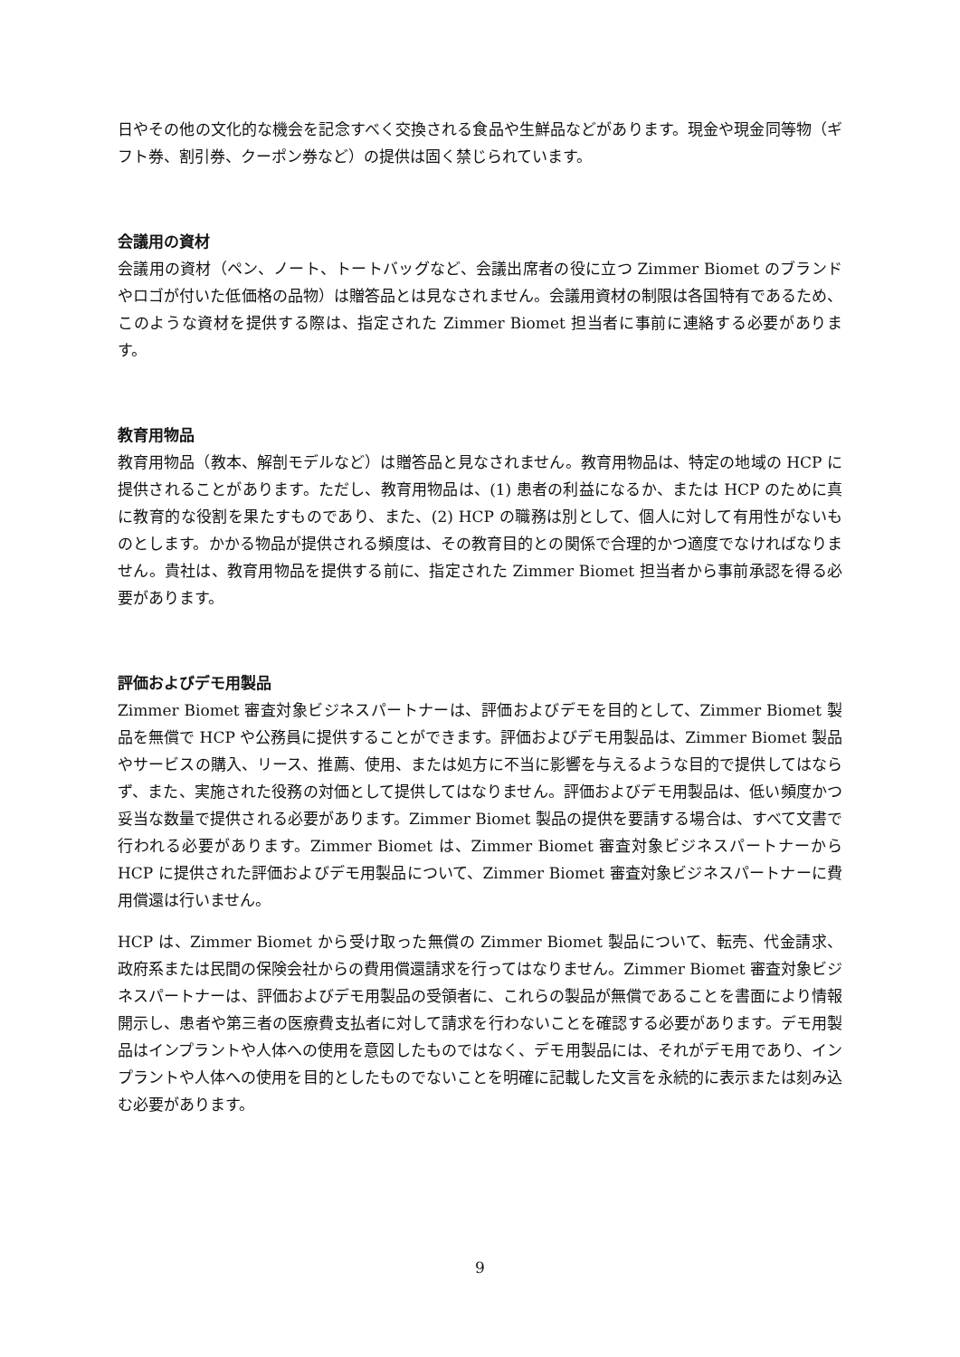日やその他の文化的な機会を記念すべく交換される食品や生鮮品などがあります。現金や現金同等物（ギフト券、割引券、クーポン券など）の提供は固く禁じられています。
会議用の資材
会議用の資材（ペン、ノート、トートバッグなど、会議出席者の役に立つ Zimmer Biomet のブランドやロゴが付いた低価格の品物）は贈答品とは見なされません。会議用資材の制限は各国特有であるため、このような資材を提供する際は、指定された Zimmer Biomet 担当者に事前に連絡する必要があります。
教育用物品
教育用物品（教本、解剖モデルなど）は贈答品と見なされません。教育用物品は、特定の地域の HCP に提供されることがあります。ただし、教育用物品は、(1) 患者の利益になるか、または HCP のために真に教育的な役割を果たすものであり、また、(2) HCP の職務は別として、個人に対して有用性がないものとします。かかる物品が提供される頻度は、その教育目的との関係で合理的かつ適度でなければなりません。貴社は、教育用物品を提供する前に、指定された Zimmer Biomet 担当者から事前承認を得る必要があります。
評価およびデモ用製品
Zimmer Biomet 審査対象ビジネスパートナーは、評価およびデモを目的として、Zimmer Biomet 製品を無償で HCP や公務員に提供することができます。評価およびデモ用製品は、Zimmer Biomet 製品やサービスの購入、リース、推薦、使用、または処方に不当に影響を与えるような目的で提供してはならず、また、実施された役務の対価として提供してはなりません。評価およびデモ用製品は、低い頻度かつ妥当な数量で提供される必要があります。Zimmer Biomet 製品の提供を要請する場合は、すべて文書で行われる必要があります。Zimmer Biomet は、Zimmer Biomet 審査対象ビジネスパートナーから HCP に提供された評価およびデモ用製品について、Zimmer Biomet 審査対象ビジネスパートナーに費用償還は行いません。
HCP は、Zimmer Biomet から受け取った無償の Zimmer Biomet 製品について、転売、代金請求、政府系または民間の保険会社からの費用償還請求を行ってはなりません。Zimmer Biomet 審査対象ビジネスパートナーは、評価およびデモ用製品の受領者に、これらの製品が無償であることを書面により情報開示し、患者や第三者の医療費支払者に対して請求を行わないことを確認する必要があります。デモ用製品はインプラントや人体への使用を意図したものではなく、デモ用製品には、それがデモ用であり、インプラントや人体への使用を目的としたものでないことを明確に記載した文言を永続的に表示または刻み込む必要があります。
9